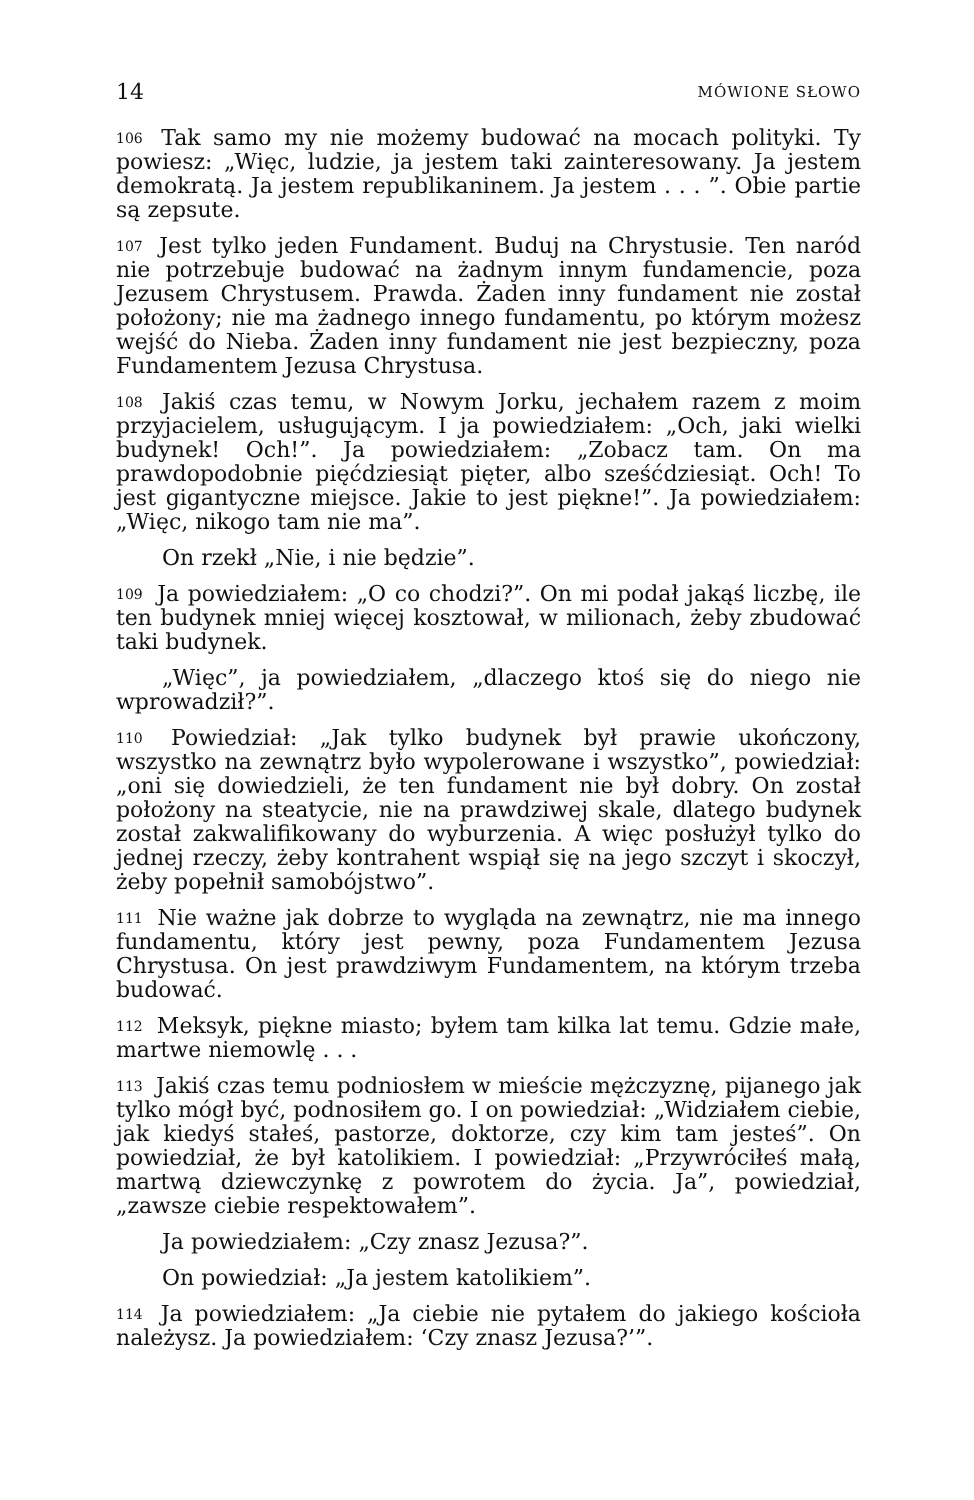14 MÓWIONE SŁOWO
106 Tak samo my nie możemy budować na mocach polityki. Ty powiesz: „Więc, ludzie, ja jestem taki zainteresowany. Ja jestem demokratą. Ja jestem republikaninem. Ja jestem . . . ”. Obie partie są zepsute.
107 Jest tylko jeden Fundament. Buduj na Chrystusie. Ten naród nie potrzebuje budować na żadnym innym fundamencie, poza Jezusem Chrystusem. Prawda. Żaden inny fundament nie został położony; nie ma żadnego innego fundamentu, po którym możesz wejść do Nieba. Żaden inny fundament nie jest bezpieczny, poza Fundamentem Jezusa Chrystusa.
108 Jakiś czas temu, w Nowym Jorku, jechałem razem z moim przyjacielem, usługującym. I ja powiedziałem: „Och, jaki wielki budynek! Och!”. Ja powiedziałem: „Zobacz tam. On ma prawdopodobnie pięćdziesiąt pięter, albo sześćdziesiąt. Och! To jest gigantyczne miejsce. Jakie to jest piękne!”. Ja powiedziałem: „Więc, nikogo tam nie ma”.
On rzekł „Nie, i nie będzie”.
109 Ja powiedziałem: „O co chodzi?”. On mi podał jakąś liczbę, ile ten budynek mniej więcej kosztował, w milionach, żeby zbudować taki budynek.
„Więc”, ja powiedziałem, „dlaczego ktoś się do niego nie wprowadził?”.
110 Powiedział: „Jak tylko budynek był prawie ukończony, wszystko na zewnątrz było wypolerowane i wszystko”, powiedział: „oni się dowiedzieli, że ten fundament nie był dobry. On został położony na steatycie, nie na prawdziwej skale, dlatego budynek został zakwalifikowany do wyburzenia. A więc posłużył tylko do jednej rzeczy, żeby kontrahent wspiął się na jego szczyt i skoczył, żeby popełnił samobójstwo”.
111 Nie ważne jak dobrze to wygląda na zewnątrz, nie ma innego fundamentu, który jest pewny, poza Fundamentem Jezusa Chrystusa. On jest prawdziwym Fundamentem, na którym trzeba budować.
112 Meksyk, piękne miasto; byłem tam kilka lat temu. Gdzie małe, martwe niemowlę . . .
113 Jakiś czas temu podniosłem w mieście mężczyznę, pijanego jak tylko mógł być, podnosiłem go. I on powiedział: „Widziałem ciebie, jak kiedyś stałeś, pastorze, doktorze, czy kim tam jesteś”. On powiedział, że był katolikiem. I powiedział: „Przywróciłeś małą, martwą dziewczynkę z powrotem do życia. Ja”, powiedział, „zawsze ciebie respektowałem”.
Ja powiedziałem: „Czy znasz Jezusa?”.
On powiedział: „Ja jestem katolikiem”.
114 Ja powiedziałem: „Ja ciebie nie pytałem do jakiego kościoła należysz. Ja powiedziałem: ‘Czy znasz Jezusa?’”.